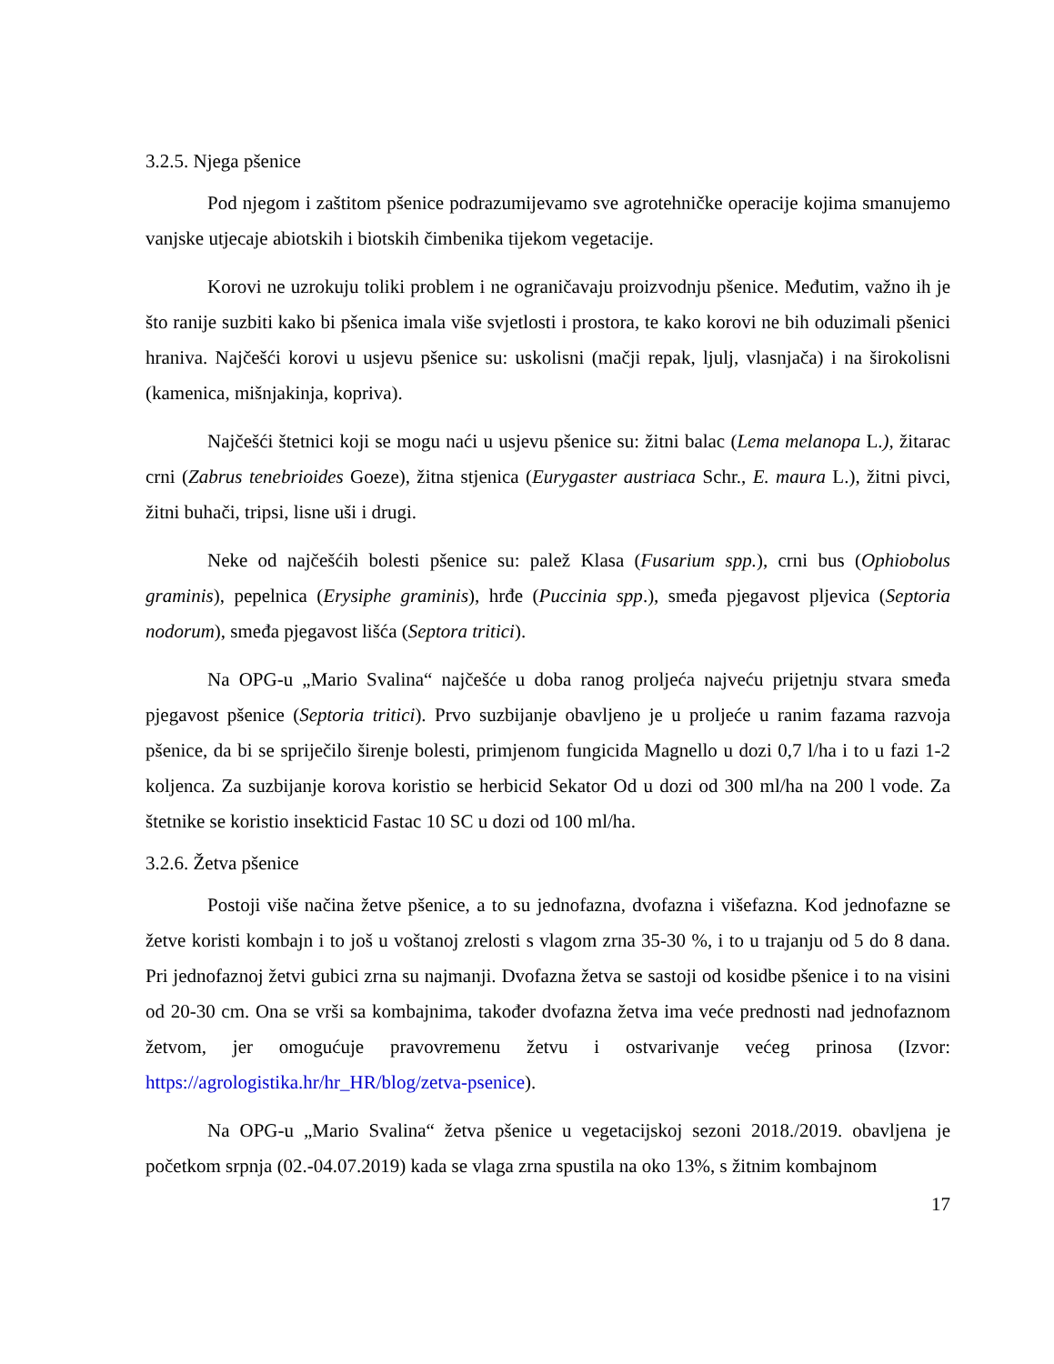3.2.5. Njega pšenice
Pod njegom i zaštitom pšenice podrazumijevamo sve agrotehničke operacije kojima smanujemo vanjske utjecaje abiotskih i biotskih čimbenika tijekom vegetacije.
Korovi ne uzrokuju toliki problem i ne ograničavaju proizvodnju pšenice. Međutim, važno ih je što ranije suzbiti kako bi pšenica imala više svjetlosti i prostora, te kako korovi ne bih oduzimali pšenici hraniva. Najčešći korovi u usjevu pšenice su: uskolisni (mačji repak, ljulj, vlasnjača) i na širokolisni (kamenica, mišnjakinja, kopriva).
Najčešći štetnici koji se mogu naći u usjevu pšenice su: žitni balac (Lema melanopa L.), žitarac crni (Zabrus tenebrioides Goeze), žitna stjenica (Eurygaster austriaca Schr., E. maura L.), žitni pivci, žitni buhači, tripsi, lisne uši i drugi.
Neke od najčešćih bolesti pšenice su: palež Klasa (Fusarium spp.), crni bus (Ophiobolus graminis), pepelnica (Erysiphe graminis), hrđe (Puccinia spp.), smeđa pjegavost pljevica (Septoria nodorum), smeđa pjegavost lišća (Septora tritici).
Na OPG-u „Mario Svalina“ najčešće u doba ranog proljeća najveću prijetnju stvara smeđa pjegavost pšenice (Septoria tritici). Prvo suzbijanje obavljeno je u proljeće u ranim fazama razvoja pšenice, da bi se spriječilo širenje bolesti, primjenom fungicida Magnello u dozi 0,7 l/ha i to u fazi 1-2 koljenca. Za suzbijanje korova koristio se herbicid Sekator Od u dozi od 300 ml/ha na 200 l vode. Za štetnike se koristio insekticid Fastac 10 SC u dozi od 100 ml/ha.
3.2.6. Žetva pšenice
Postoji više načina žetve pšenice, a to su jednofazna, dvofazna i višefazna. Kod jednofazne se žetve koristi kombajn i to još u voštanoj zrelosti s vlagom zrna 35-30 %, i to u trajanju od 5 do 8 dana. Pri jednofaznoj žetvi gubici zrna su najmanji. Dvofazna žetva se sastoji od kosidbe pšenice i to na visini od 20-30 cm. Ona se vrši sa kombajnima, također dvofazna žetva ima veće prednosti nad jednofaznom žetvom, jer omogućuje pravovremenu žetvu i ostvarivanje većeg prinosa (Izvor: https://agrologistika.hr/hr_HR/blog/zetva-psenice).
Na OPG-u „Mario Svalina“ žetva pšenice u vegetacijskoj sezoni 2018./2019. obavljena je početkom srpnja (02.-04.07.2019) kada se vlaga zrna spustila na oko 13%, s žitnim kombajnom
17